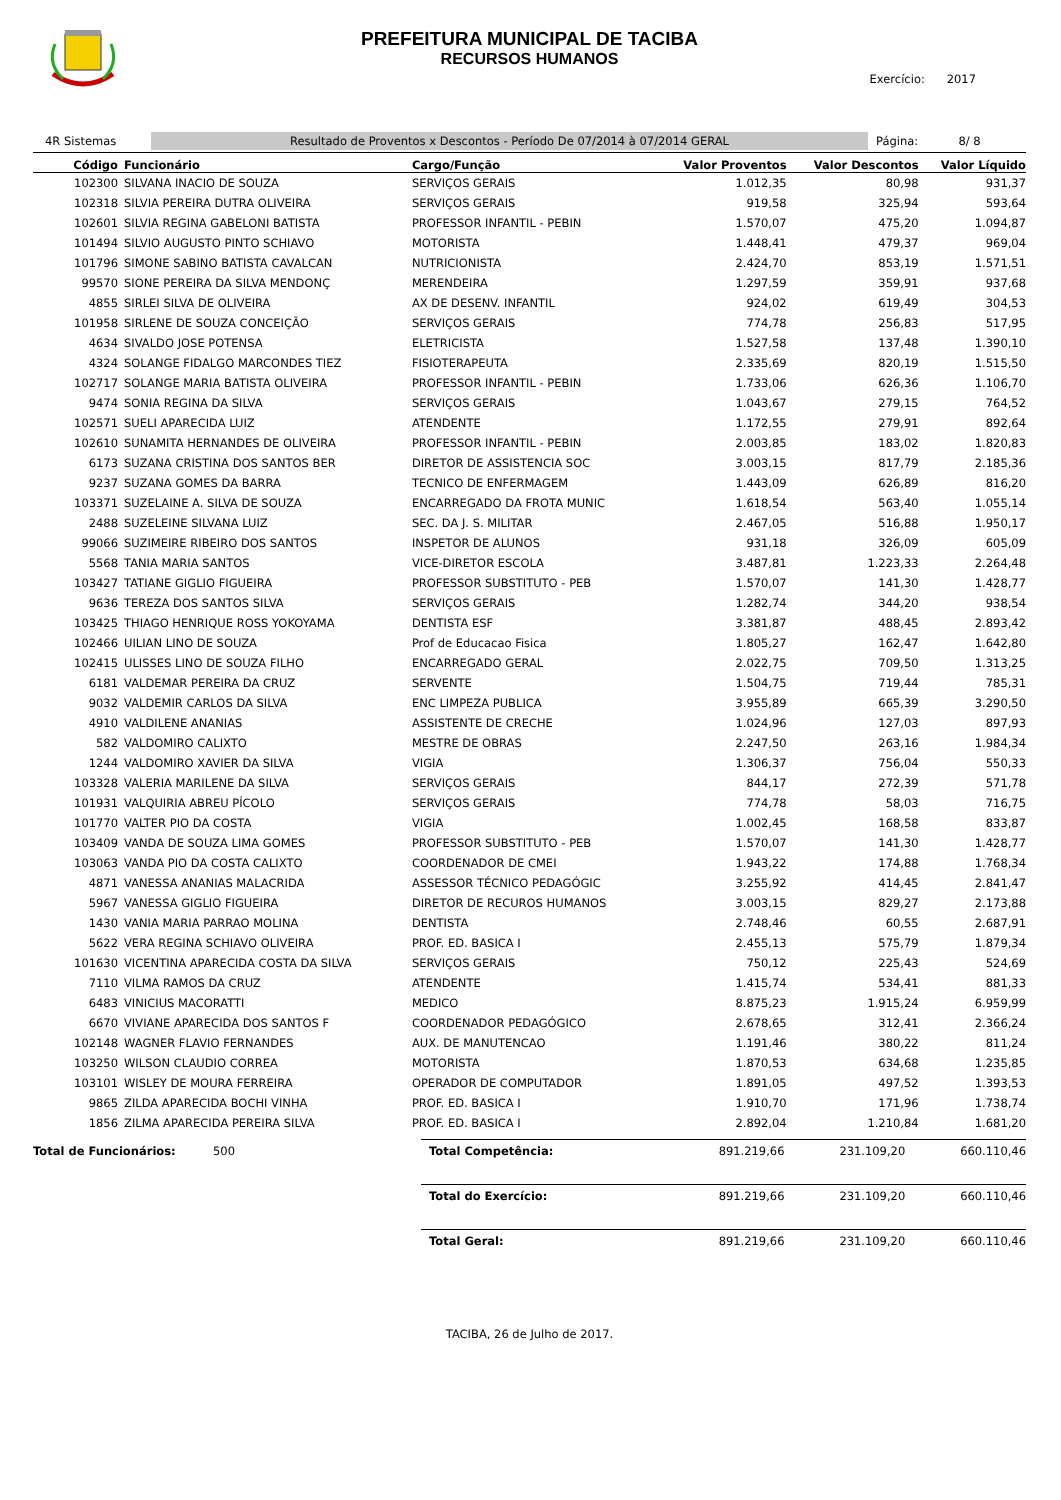PREFEITURA MUNICIPAL DE TACIBA
RECURSOS HUMANOS
Exercício: 2017
4R Sistemas
Resultado de Proventos x Descontos - Período De 07/2014 à 07/2014 GERAL
Página: 8/ 8
| Código | Funcionário | Cargo/Função | Valor Proventos | Valor Descontos | Valor Líquido |
| --- | --- | --- | --- | --- | --- |
| 102300 | SILVANA INACIO DE SOUZA | SERVIÇOS GERAIS | 1.012,35 | 80,98 | 931,37 |
| 102318 | SILVIA PEREIRA DUTRA OLIVEIRA | SERVIÇOS GERAIS | 919,58 | 325,94 | 593,64 |
| 102601 | SILVIA REGINA GABELONI BATISTA | PROFESSOR INFANTIL - PEBIN | 1.570,07 | 475,20 | 1.094,87 |
| 101494 | SILVIO AUGUSTO PINTO SCHIAVO | MOTORISTA | 1.448,41 | 479,37 | 969,04 |
| 101796 | SIMONE SABINO BATISTA CAVALCAN | NUTRICIONISTA | 2.424,70 | 853,19 | 1.571,51 |
| 99570 | SIONE PEREIRA DA SILVA MENDONÇ | MERENDEIRA | 1.297,59 | 359,91 | 937,68 |
| 4855 | SIRLEI SILVA DE OLIVEIRA | AX DE DESENV. INFANTIL | 924,02 | 619,49 | 304,53 |
| 101958 | SIRLENE DE SOUZA CONCEIÇÃO | SERVIÇOS GERAIS | 774,78 | 256,83 | 517,95 |
| 4634 | SIVALDO JOSE POTENSA | ELETRICISTA | 1.527,58 | 137,48 | 1.390,10 |
| 4324 | SOLANGE FIDALGO MARCONDES TIEZ | FISIOTERAPEUTA | 2.335,69 | 820,19 | 1.515,50 |
| 102717 | SOLANGE MARIA BATISTA OLIVEIRA | PROFESSOR INFANTIL - PEBIN | 1.733,06 | 626,36 | 1.106,70 |
| 9474 | SONIA REGINA DA SILVA | SERVIÇOS GERAIS | 1.043,67 | 279,15 | 764,52 |
| 102571 | SUELI APARECIDA LUIZ | ATENDENTE | 1.172,55 | 279,91 | 892,64 |
| 102610 | SUNAMITA HERNANDES DE OLIVEIRA | PROFESSOR INFANTIL - PEBIN | 2.003,85 | 183,02 | 1.820,83 |
| 6173 | SUZANA CRISTINA DOS SANTOS BER | DIRETOR DE ASSISTENCIA SOC | 3.003,15 | 817,79 | 2.185,36 |
| 9237 | SUZANA GOMES DA BARRA | TECNICO DE ENFERMAGEM | 1.443,09 | 626,89 | 816,20 |
| 103371 | SUZELAINE A. SILVA DE SOUZA | ENCARREGADO DA FROTA MUNIC | 1.618,54 | 563,40 | 1.055,14 |
| 2488 | SUZELEINE SILVANA LUIZ | SEC. DA J. S. MILITAR | 2.467,05 | 516,88 | 1.950,17 |
| 99066 | SUZIMEIRE RIBEIRO DOS SANTOS | INSPETOR DE ALUNOS | 931,18 | 326,09 | 605,09 |
| 5568 | TANIA MARIA SANTOS | VICE-DIRETOR ESCOLA | 3.487,81 | 1.223,33 | 2.264,48 |
| 103427 | TATIANE GIGLIO FIGUEIRA | PROFESSOR SUBSTITUTO - PEB | 1.570,07 | 141,30 | 1.428,77 |
| 9636 | TEREZA DOS SANTOS SILVA | SERVIÇOS GERAIS | 1.282,74 | 344,20 | 938,54 |
| 103425 | THIAGO HENRIQUE ROSS YOKOYAMA | DENTISTA ESF | 3.381,87 | 488,45 | 2.893,42 |
| 102466 | UILIAN LINO DE SOUZA | Prof de Educacao Fisica | 1.805,27 | 162,47 | 1.642,80 |
| 102415 | ULISSES LINO DE SOUZA FILHO | ENCARREGADO GERAL | 2.022,75 | 709,50 | 1.313,25 |
| 6181 | VALDEMAR PEREIRA DA CRUZ | SERVENTE | 1.504,75 | 719,44 | 785,31 |
| 9032 | VALDEMIR CARLOS DA SILVA | ENC LIMPEZA PUBLICA | 3.955,89 | 665,39 | 3.290,50 |
| 4910 | VALDILENE ANANIAS | ASSISTENTE DE CRECHE | 1.024,96 | 127,03 | 897,93 |
| 582 | VALDOMIRO CALIXTO | MESTRE DE OBRAS | 2.247,50 | 263,16 | 1.984,34 |
| 1244 | VALDOMIRO XAVIER DA SILVA | VIGIA | 1.306,37 | 756,04 | 550,33 |
| 103328 | VALERIA MARILENE DA SILVA | SERVIÇOS GERAIS | 844,17 | 272,39 | 571,78 |
| 101931 | VALQUIRIA ABREU PÍCOLO | SERVIÇOS GERAIS | 774,78 | 58,03 | 716,75 |
| 101770 | VALTER PIO DA COSTA | VIGIA | 1.002,45 | 168,58 | 833,87 |
| 103409 | VANDA DE SOUZA LIMA GOMES | PROFESSOR SUBSTITUTO - PEB | 1.570,07 | 141,30 | 1.428,77 |
| 103063 | VANDA PIO DA COSTA CALIXTO | COORDENADOR DE CMEI | 1.943,22 | 174,88 | 1.768,34 |
| 4871 | VANESSA ANANIAS MALACRIDA | ASSESSOR TÉCNICO PEDAGÓGIC | 3.255,92 | 414,45 | 2.841,47 |
| 5967 | VANESSA GIGLIO FIGUEIRA | DIRETOR DE RECUROS HUMANOS | 3.003,15 | 829,27 | 2.173,88 |
| 1430 | VANIA MARIA PARRAO MOLINA | DENTISTA | 2.748,46 | 60,55 | 2.687,91 |
| 5622 | VERA REGINA SCHIAVO OLIVEIRA | PROF. ED. BASICA I | 2.455,13 | 575,79 | 1.879,34 |
| 101630 | VICENTINA APARECIDA COSTA DA SILVA | SERVIÇOS GERAIS | 750,12 | 225,43 | 524,69 |
| 7110 | VILMA RAMOS DA CRUZ | ATENDENTE | 1.415,74 | 534,41 | 881,33 |
| 6483 | VINICIUS MACORATTI | MEDICO | 8.875,23 | 1.915,24 | 6.959,99 |
| 6670 | VIVIANE APARECIDA DOS SANTOS F | COORDENADOR PEDAGÓGICO | 2.678,65 | 312,41 | 2.366,24 |
| 102148 | WAGNER FLAVIO FERNANDES | AUX. DE MANUTENCAO | 1.191,46 | 380,22 | 811,24 |
| 103250 | WILSON CLAUDIO CORREA | MOTORISTA | 1.870,53 | 634,68 | 1.235,85 |
| 103101 | WISLEY DE MOURA FERREIRA | OPERADOR DE COMPUTADOR | 1.891,05 | 497,52 | 1.393,53 |
| 9865 | ZILDA APARECIDA BOCHI VINHA | PROF. ED. BASICA I | 1.910,70 | 171,96 | 1.738,74 |
| 1856 | ZILMA APARECIDA PEREIRA SILVA | PROF. ED. BASICA I | 2.892,04 | 1.210,84 | 1.681,20 |
| Total de Funcionários: | 500 | Total Competência: | 891.219,66 | 231.109,20 | 660.110,46 |
| | | Total do Exercício: | 891.219,66 | 231.109,20 | 660.110,46 |
| | | Total Geral: | 891.219,66 | 231.109,20 | 660.110,46 |
TACIBA, 26 de Julho de 2017.